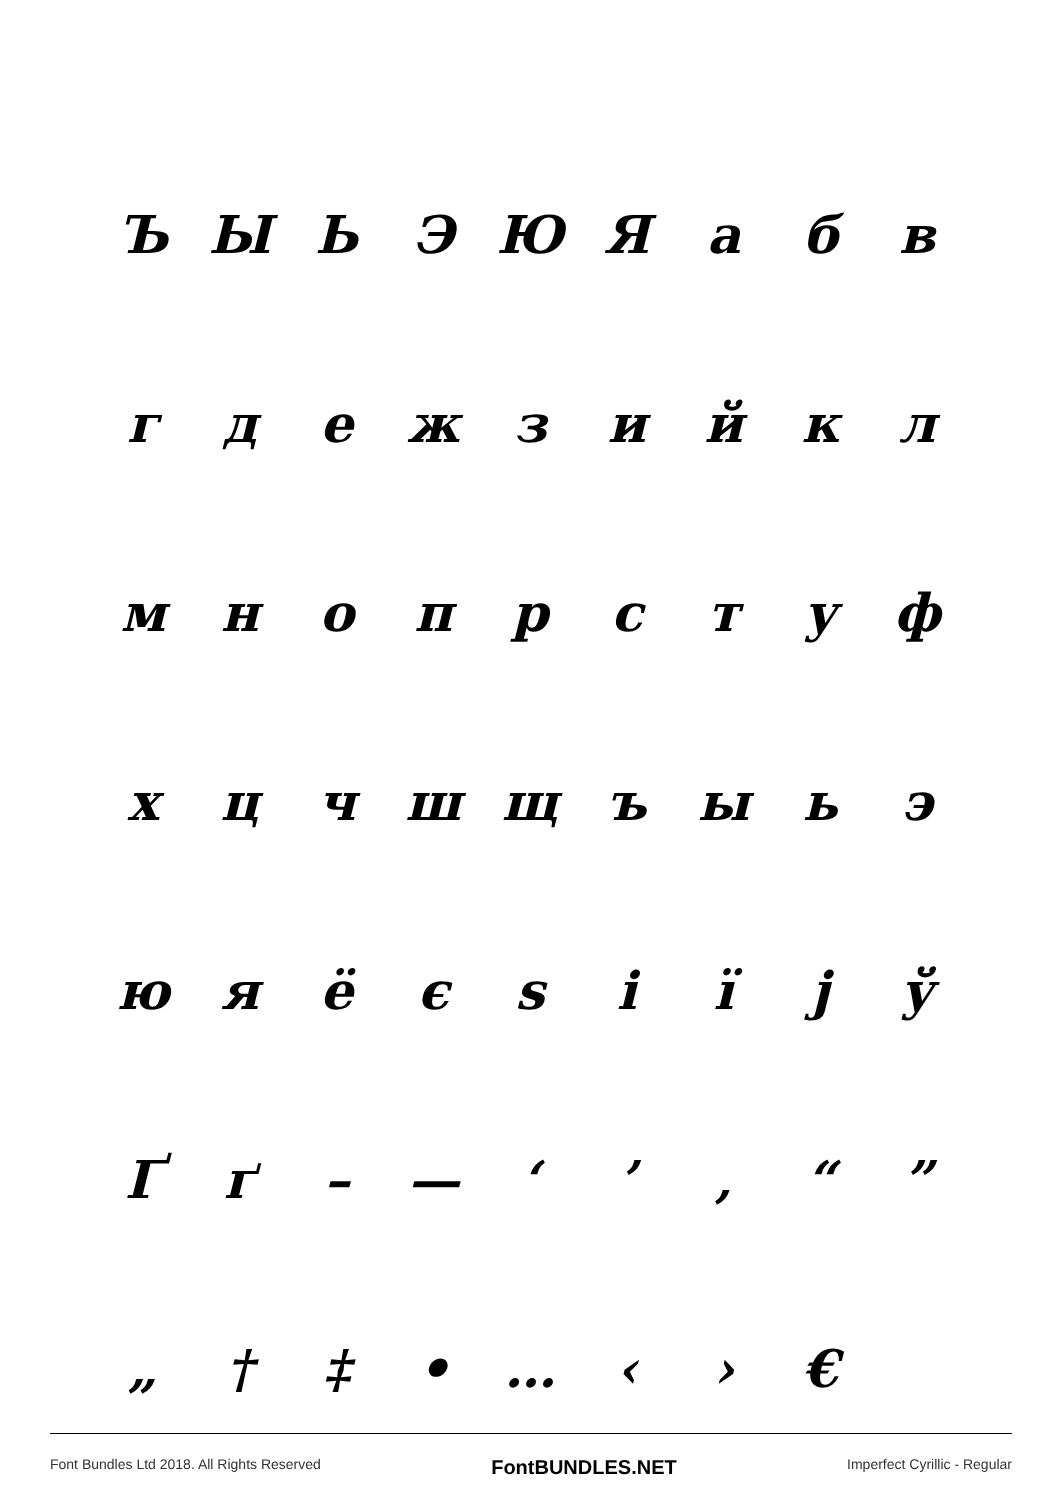ЪЫЬЭЮЯабв
гдежзийкл
мнопрстуф
хцчшщъыьэ
юяёєѕіїјў
Ґґ – — ‘’ ‚ “”
„ † ‡ • … ‹ › €
Font Bundles Ltd 2018. All Rights Reserved FontBUNDLES.NET Imperfect Cyrillic - Regular